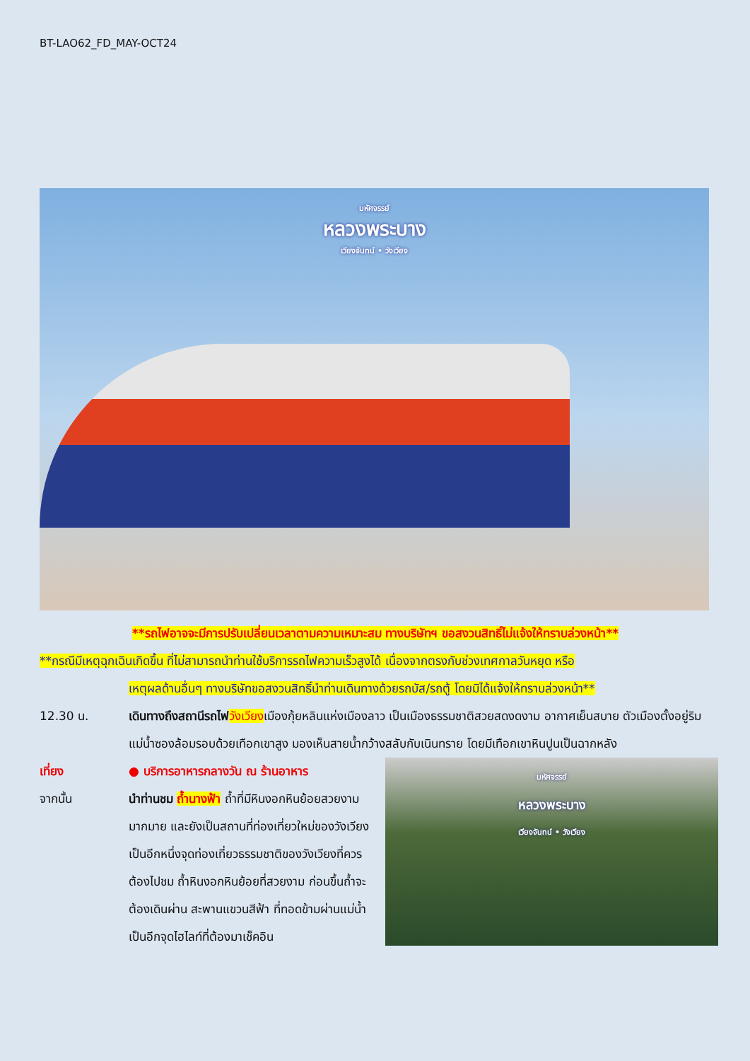BT-LAO62_FD_MAY-OCT24
มหัศจรรย์
หลวงพระบาง
เวียงจันทน์ • วังเวียง
**รถไฟอาจจะมีการปรับเปลี่ยนเวลาตามความเหมาะสม ทางบริษัทฯ ขอสงวนสิทธิ์ไม่แจ้งให้ทราบล่วงหน้า**
**กรณีมีเหตุฉุกเฉินเกิดขึ้น ที่ไม่สามารถนำท่านใช้บริการรถไฟความเร็วสูงได้ เนื่องจากตรงกับช่วงเทศกาลวันหยุด หรือ
เหตุผลด้านอื่นๆ ทางบริษัทขอสงวนสิทธิ์นำท่านเดินทางด้วยรถบัส/รถตู้ โดยมิได้แจ้งให้ทราบล่วงหน้า**
12.30 น. เดินทางถึงสถานีรถไฟ วังเวียงเมืองกุ้ยหลินแห่งเมืองลาว เป็นเมืองธรรมชาติสวยสดงดงาม อากาศเย็นสบาย ตัวเมืองตั้งอยู่ริมแม่น้ำซองล้อมรอบด้วยเทือกเขาสูง มองเห็นสายน้ำกว้างสลับกับเนินทราย โดยมีเทือกเขาหินปูนเป็นฉากหลัง
มหัศจรรย์
หลวงพระบาง
เวียงจันทน์ • วังเวียง
เที่ยง ● บริการอาหารกลางวัน ณ ร้านอาหาร
จากนั้น นำท่านชม ถ้ำนางฟ้า ถ้ำที่มีหินงอกหินย้อยสวยงามมากมาย และยังเป็นสถานที่ท่องเที่ยวใหม่ของวังเวียง เป็นอีกหนึ่งจุดท่องเที่ยวธรรมชาติของวังเวียงที่ควรต้องไปชม ถ้ำหินงอกหินย้อยที่สวยงาม ก่อนขึ้นถ้ำจะต้องเดินผ่าน สะพานแขวนสีฟ้า ที่ทอดข้ามผ่านแม่น้ำเป็นอีกจุดไฮไลท์ที่ต้องมาเช็คอิน